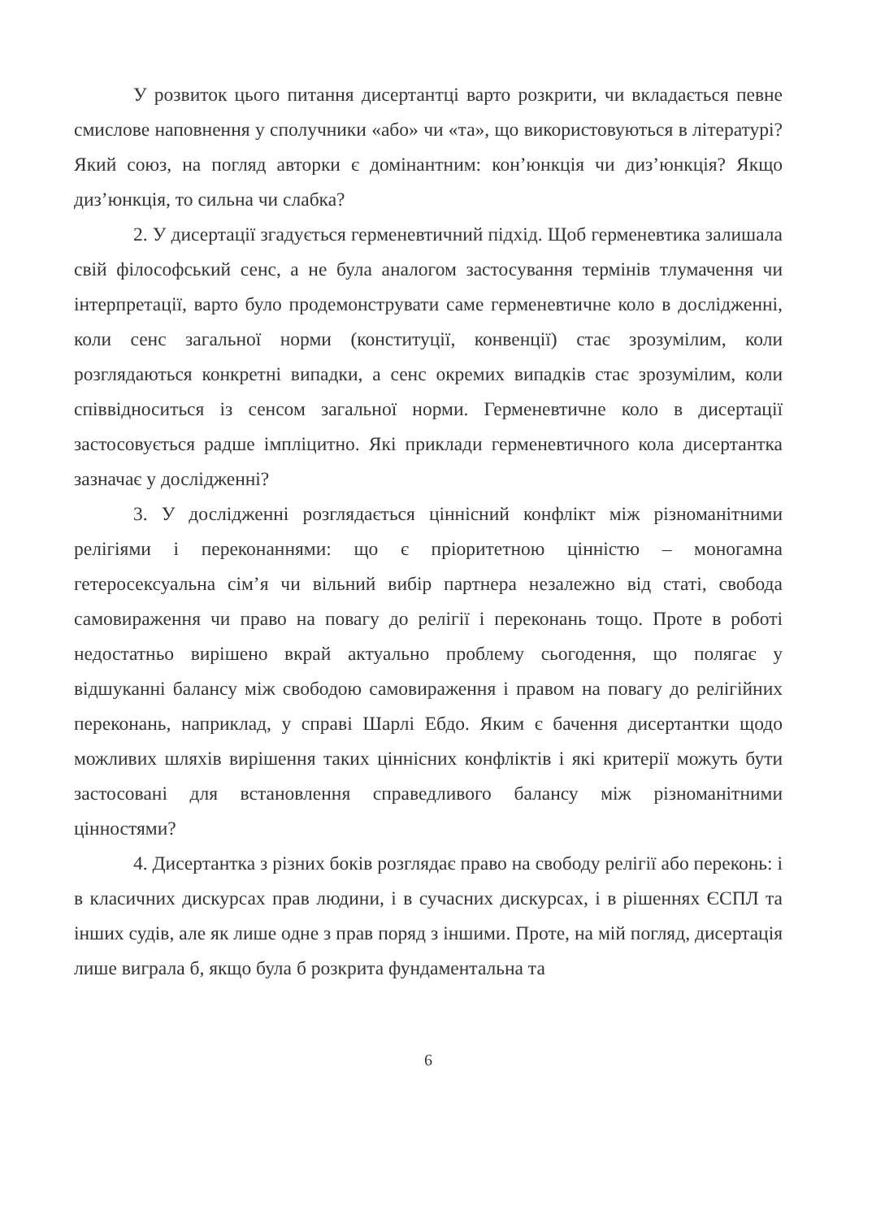У розвиток цього питання дисертантці варто розкрити, чи вкладається певне смислове наповнення у сполучники «або» чи «та», що використовуються в літературі? Який союз, на погляд авторки є домінантним: кон’юнкція чи диз’юнкція? Якщо диз’юнкція, то сильна чи слабка?
2. У дисертації згадується герменевтичний підхід. Щоб герменевтика залишала свій філософський сенс, а не була аналогом застосування термінів тлумачення чи інтерпретації, варто було продемонструвати саме герменевтичне коло в дослідженні, коли сенс загальної норми (конституції, конвенції) стає зрозумілим, коли розглядаються конкретні випадки, а сенс окремих випадків стає зрозумілим, коли співвідноситься із сенсом загальної норми. Герменевтичне коло в дисертації застосовується радше імпліцитно. Які приклади герменевтичного кола дисертантка зазначає у дослідженні?
3. У дослідженні розглядається ціннісний конфлікт між різноманітними релігіями і переконаннями: що є пріоритетною цінністю – моногамна гетеросексуальна сім’я чи вільний вибір партнера незалежно від статі, свобода самовираження чи право на повагу до релігії і переконань тощо. Проте в роботі недостатньо вирішено вкрай актуально проблему сьогодення, що полягає у відшуканні балансу між свободою самовираження і правом на повагу до релігійних переконань, наприклад, у справі Шарлі Ебдо. Яким є бачення дисертантки щодо можливих шляхів вирішення таких ціннісних конфліктів і які критерії можуть бути застосовані для встановлення справедливого балансу між різноманітними цінностями?
4. Дисертантка з різних боків розглядає право на свободу релігії або переконь: і в класичних дискурсах прав людини, і в сучасних дискурсах, і в рішеннях ЄСПЛ та інших судів, але як лише одне з прав поряд з іншими. Проте, на мій погляд, дисертація лише виграла б, якщо була б розкрита фундаментальна та
6